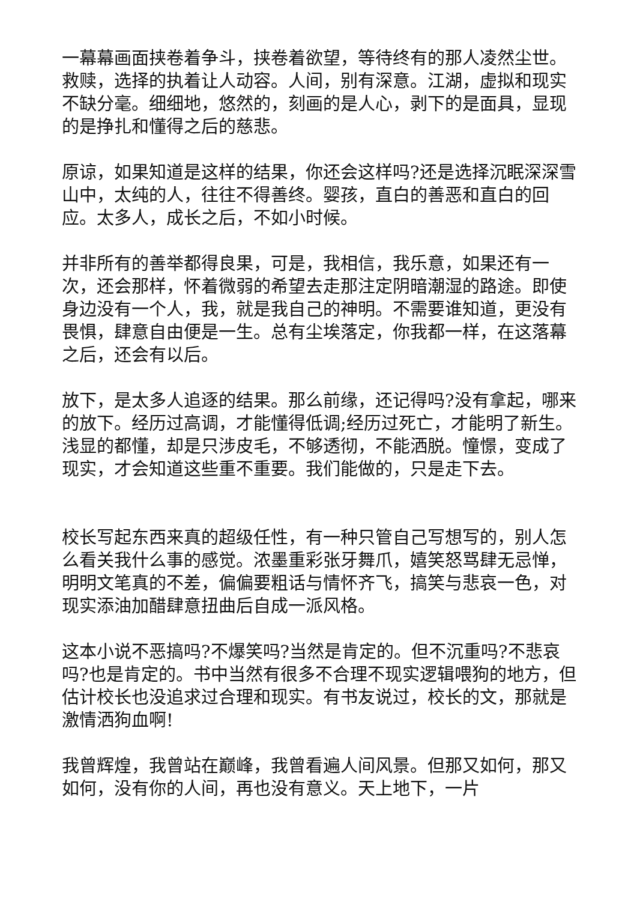一幕幕画面挟卷着争斗，挟卷着欲望，等待终有的那人凌然尘世。救赎，选择的执着让人动容。人间，别有深意。江湖，虚拟和现实不缺分毫。细细地，悠然的，刻画的是人心，剥下的是面具，显现的是挣扎和懂得之后的慈悲。
原谅，如果知道是这样的结果，你还会这样吗?还是选择沉眠深深雪山中，太纯的人，往往不得善终。婴孩，直白的善恶和直白的回应。太多人，成长之后，不如小时候。
并非所有的善举都得良果，可是，我相信，我乐意，如果还有一次，还会那样，怀着微弱的希望去走那注定阴暗潮湿的路途。即使身边没有一个人，我，就是我自己的神明。不需要谁知道，更没有畏惧，肆意自由便是一生。总有尘埃落定，你我都一样，在这落幕之后，还会有以后。
放下，是太多人追逐的结果。那么前缘，还记得吗?没有拿起，哪来的放下。经历过高调，才能懂得低调;经历过死亡，才能明了新生。浅显的都懂，却是只涉皮毛，不够透彻，不能洒脱。憧憬，变成了现实，才会知道这些重不重要。我们能做的，只是走下去。
校长写起东西来真的超级任性，有一种只管自己写想写的，别人怎么看关我什么事的感觉。浓墨重彩张牙舞爪，嬉笑怒骂肆无忌惮，明明文笔真的不差，偏偏要粗话与情怀齐飞，搞笑与悲哀一色，对现实添油加醋肆意扭曲后自成一派风格。
这本小说不恶搞吗?不爆笑吗?当然是肯定的。但不沉重吗?不悲哀吗?也是肯定的。书中当然有很多不合理不现实逻辑喂狗的地方，但估计校长也没追求过合理和现实。有书友说过，校长的文，那就是激情洒狗血啊!
我曾辉煌，我曾站在巅峰，我曾看遍人间风景。但那又如何，那又如何，没有你的人间，再也没有意义。天上地下，一片